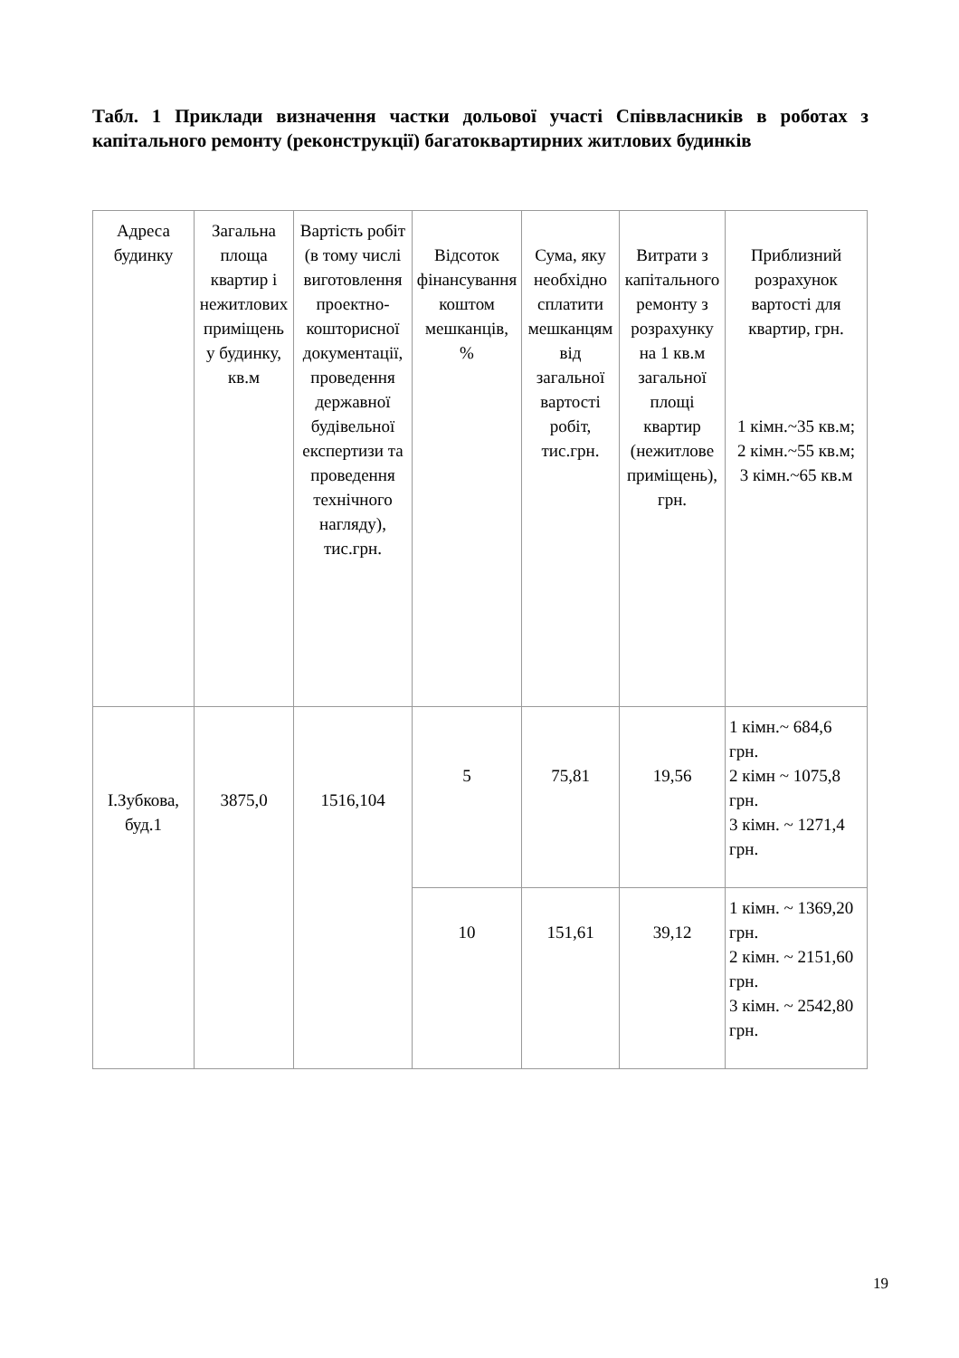Табл. 1 Приклади визначення частки дольової участі Співвласників в роботах з капітального ремонту (реконструкції) багатоквартирних житлових будинків
| Адреса будинку | Загальна площа квартир і нежитлових приміщень у будинку, кв.м | Вартість робіт (в тому числі виготовлення проектно-кошторисної документації, проведення державної будівельної експертизи та проведення технічного нагляду), тис.грн. | Відсоток фінансування коштом мешканців, % | Сума, яку необхідно сплатити мешканцям від загальної вартості робіт, тис.грн. | Витрати з капітального ремонту з розрахунку на 1 кв.м загальної площі квартир (нежитлове приміщень), грн. | Приблизний розрахунок вартості для квартир, грн. 1 кімн.~35 кв.м; 2 кімн.~55 кв.м; 3 кімн.~65 кв.м |
| --- | --- | --- | --- | --- | --- | --- |
| І.Зубкова, буд.1 | 3875,0 | 1516,104 | 5 | 75,81 | 19,56 | 1 кімн.~ 684,6 грн. 2 кімн ~ 1075,8 грн. 3 кімн. ~ 1271,4 грн. |
| | | | 10 | 151,61 | 39,12 | 1 кімн. ~ 1369,20 грн. 2 кімн. ~ 2151,60 грн. 3 кімн. ~ 2542,80 грн. |
19